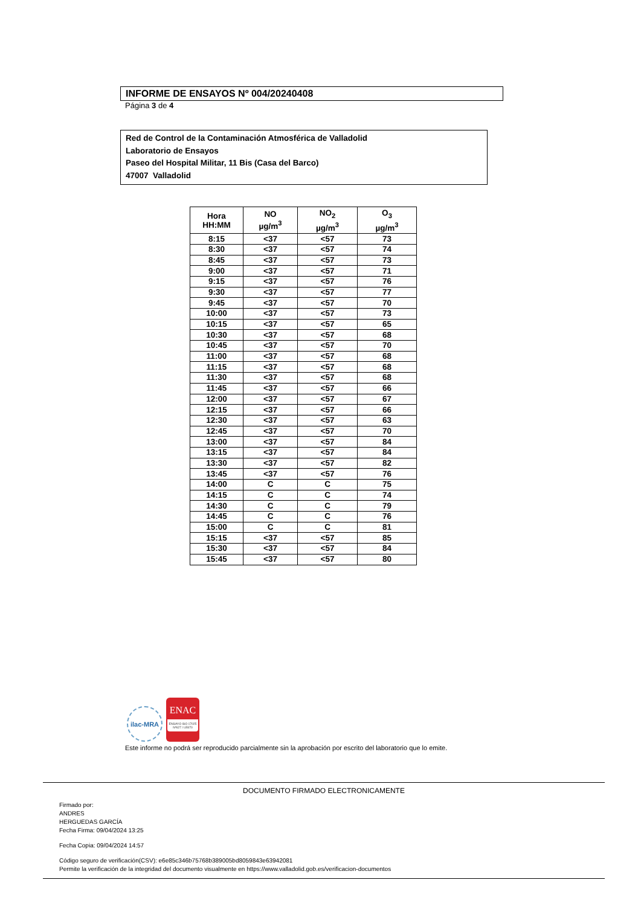INFORME DE ENSAYOS Nº 004/20240408
Página 3 de 4
Red de Control de la Contaminación Atmosférica de Valladolid
Laboratorio de Ensayos
Paseo del Hospital Militar, 11 Bis (Casa del Barco)
47007 Valladolid
| Hora HH:MM | NO µg/m<sup>3</sup> | NO<sub>2</sub> µg/m<sup>3</sup> | O<sub>3</sub> µg/m<sup>3</sup> |
| --- | --- | --- | --- |
| 8:15 | <37 | <57 | 73 |
| 8:30 | <37 | <57 | 74 |
| 8:45 | <37 | <57 | 73 |
| 9:00 | <37 | <57 | 71 |
| 9:15 | <37 | <57 | 76 |
| 9:30 | <37 | <57 | 77 |
| 9:45 | <37 | <57 | 70 |
| 10:00 | <37 | <57 | 73 |
| 10:15 | <37 | <57 | 65 |
| 10:30 | <37 | <57 | 68 |
| 10:45 | <37 | <57 | 70 |
| 11:00 | <37 | <57 | 68 |
| 11:15 | <37 | <57 | 68 |
| 11:30 | <37 | <57 | 68 |
| 11:45 | <37 | <57 | 66 |
| 12:00 | <37 | <57 | 67 |
| 12:15 | <37 | <57 | 66 |
| 12:30 | <37 | <57 | 63 |
| 12:45 | <37 | <57 | 70 |
| 13:00 | <37 | <57 | 84 |
| 13:15 | <37 | <57 | 84 |
| 13:30 | <37 | <57 | 82 |
| 13:45 | <37 | <57 | 76 |
| 14:00 | C | C | 75 |
| 14:15 | C | C | 74 |
| 14:30 | C | C | 79 |
| 14:45 | C | C | 76 |
| 15:00 | C | C | 81 |
| 15:15 | <37 | <57 | 85 |
| 15:30 | <37 | <57 | 84 |
| 15:45 | <37 | <57 | 80 |
ilac-MRA
ENAC
ENSAYO ISO 17025 Nº627 / LE870
Este informe no podrá ser reproducido parcialmente sin la aprobación por escrito del laboratorio que lo emite.
DOCUMENTO FIRMADO ELECTRONICAMENTE
Firmado por:
ANDRES
HERGUEDAS GARCÍA
Fecha Firma: 09/04/2024 13:25
Fecha Copia: 09/04/2024 14:57
Código seguro de verificación(CSV): e6e85c346b75768b389005bd8059843e63942081
Permite la verificación de la integridad del documento visualmente en https://www.valladolid.gob.es/verificacion-documentos